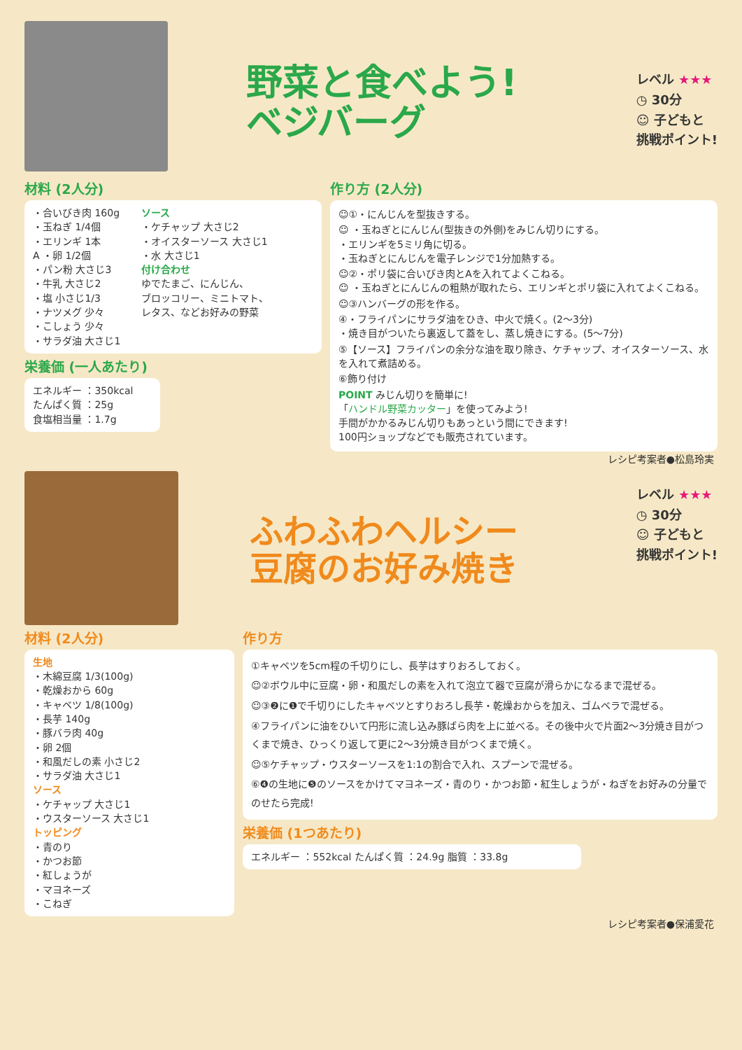野菜と食べよう!
ベジバーグ
レベル ★★★
◷ 30分
☺ 子どもと
挑戦ポイント!
材料 (2人分)
・合いびき肉 160g
・玉ねぎ 1/4個
・エリンギ 1本
A ・卵 1/2個
・パン粉 大さじ3
・牛乳 大さじ2
・塩 小さじ1/3
・ナツメグ 少々
・こしょう 少々
・サラダ油 大さじ1
ソース
・ケチャップ 大さじ2
・オイスターソース 大さじ1
・水 大さじ1
付け合わせ
ゆでたまご、にんじん、
ブロッコリー、ミニトマト、
レタス、などお好みの野菜
栄養価 (一人あたり)
エネルギー ：350kcal
たんぱく質 ：25g
食塩相当量 ：1.7g
作り方 (2人分)
☺①・にんじんを型抜きする。
☺ ・玉ねぎとにんじん(型抜きの外側)をみじん切りにする。
・エリンギを5ミリ角に切る。
・玉ねぎとにんじんを電子レンジで1分加熱する。
☺②・ポリ袋に合いびき肉とAを入れてよくこねる。
☺ ・玉ねぎとにんじんの粗熱が取れたら、エリンギとポリ袋に入れてよくこねる。
☺③ハンバーグの形を作る。
④・フライパンにサラダ油をひき、中火で焼く。(2〜3分)
・焼き目がついたら裏返して蓋をし、蒸し焼きにする。(5〜7分)
⑤【ソース】フライパンの余分な油を取り除き、ケチャップ、オイスターソース、水を入れて煮詰める。
⑥飾り付け
POINT みじん切りを簡単に!
「ハンドル野菜カッター」を使ってみよう!
手間がかかるみじん切りもあっという間にできます!
100円ショップなどでも販売されています。
レシピ考案者●松島玲実
ふわふわヘルシー
豆腐のお好み焼き
レベル ★★★
◷ 30分
☺ 子どもと
挑戦ポイント!
材料 (2人分)
生地
・木綿豆腐 1/3(100g)
・乾燥おから 60g
・キャベツ 1/8(100g)
・長芋 140g
・豚バラ肉 40g
・卵 2個
・和風だしの素 小さじ2
・サラダ油 大さじ1
ソース
・ケチャップ 大さじ1
・ウスターソース 大さじ1
トッピング
・青のり
・かつお節
・紅しょうが
・マヨネーズ
・こねぎ
作り方
①キャベツを5cm程の千切りにし、長芋はすりおろしておく。
☺②ボウル中に豆腐・卵・和風だしの素を入れて泡立て器で豆腐が滑らかになるまで混ぜる。
☺③❷に❶で千切りにしたキャベツとすりおろし長芋・乾燥おからを加え、ゴムベラで混ぜる。
④フライパンに油をひいて円形に流し込み豚ばら肉を上に並べる。その後中火で片面2〜3分焼き目がつくまで焼き、ひっくり返して更に2〜3分焼き目がつくまで焼く。
☺⑤ケチャップ・ウスターソースを1:1の割合で入れ、スプーンで混ぜる。
⑥❹の生地に❺のソースをかけてマヨネーズ・青のり・かつお節・紅生しょうが・ねぎをお好みの分量でのせたら完成!
栄養価 (1つあたり)
エネルギー ：552kcal たんぱく質 ：24.9g 脂質 ：33.8g
レシピ考案者●保浦愛花